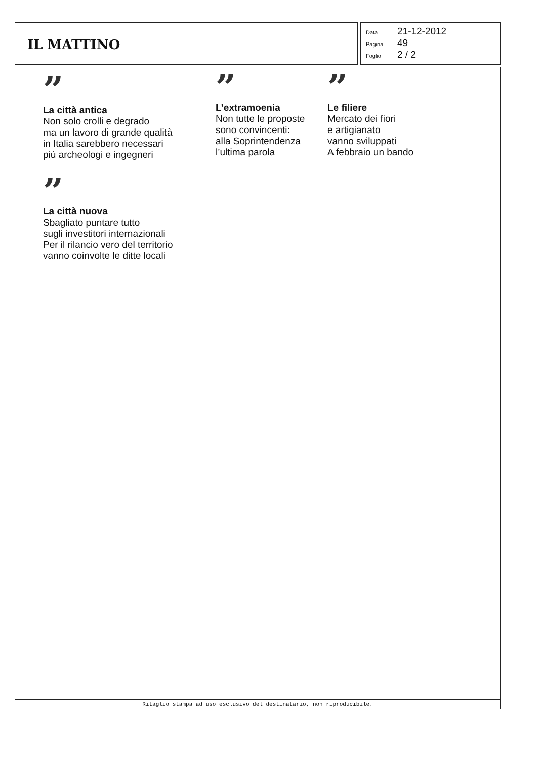IL MATTINO
Data 21-12-2012
Pagina 49
Foglio 2 / 2
”
La città antica
Non solo crolli e degrado
ma un lavoro di grande qualità
in Italia sarebbero necessari
più archeologi e ingegneri
”
L’extramoenia
Non tutte le proposte
sono convincenti:
alla Soprintendenza
l’ultima parola
”
Le filiere
Mercato dei fiori
e artigianato
vanno sviluppati
A febbraio un bando
”
La città nuova
Sbagliato puntare tutto
sugli investitori internazionali
Per il rilancio vero del territorio
vanno coinvolte le ditte locali
Ritaglio stampa ad uso esclusivo del destinatario, non riproducibile.